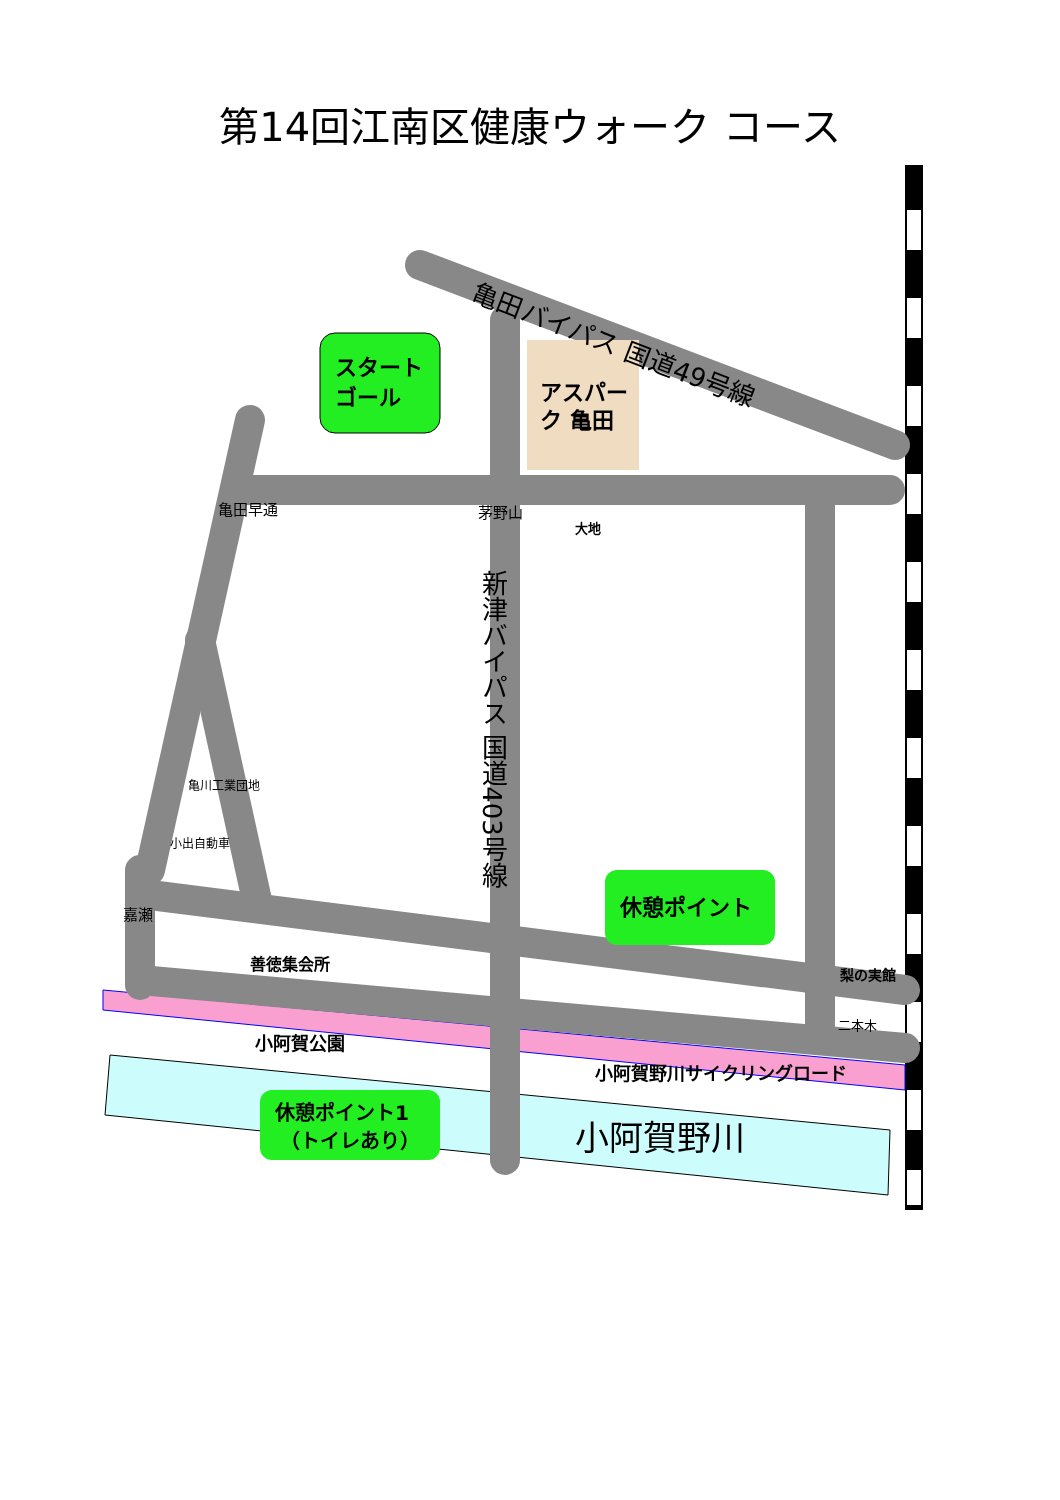第14回江南区健康ウォーク コース
スタート
ゴール
アスパー
ク 亀田
亀田バイパス 国道49号線
亀田早通
茅野山
大地
新津バイパス 国道403号線
亀川工業団地
小出自動車
嘉瀬
善徳集会所
休憩ポイント
梨の実館
二本木
小阿賀公園
小阿賀野川サイクリングロード
休憩ポイント1
（トイレあり）
小阿賀野川